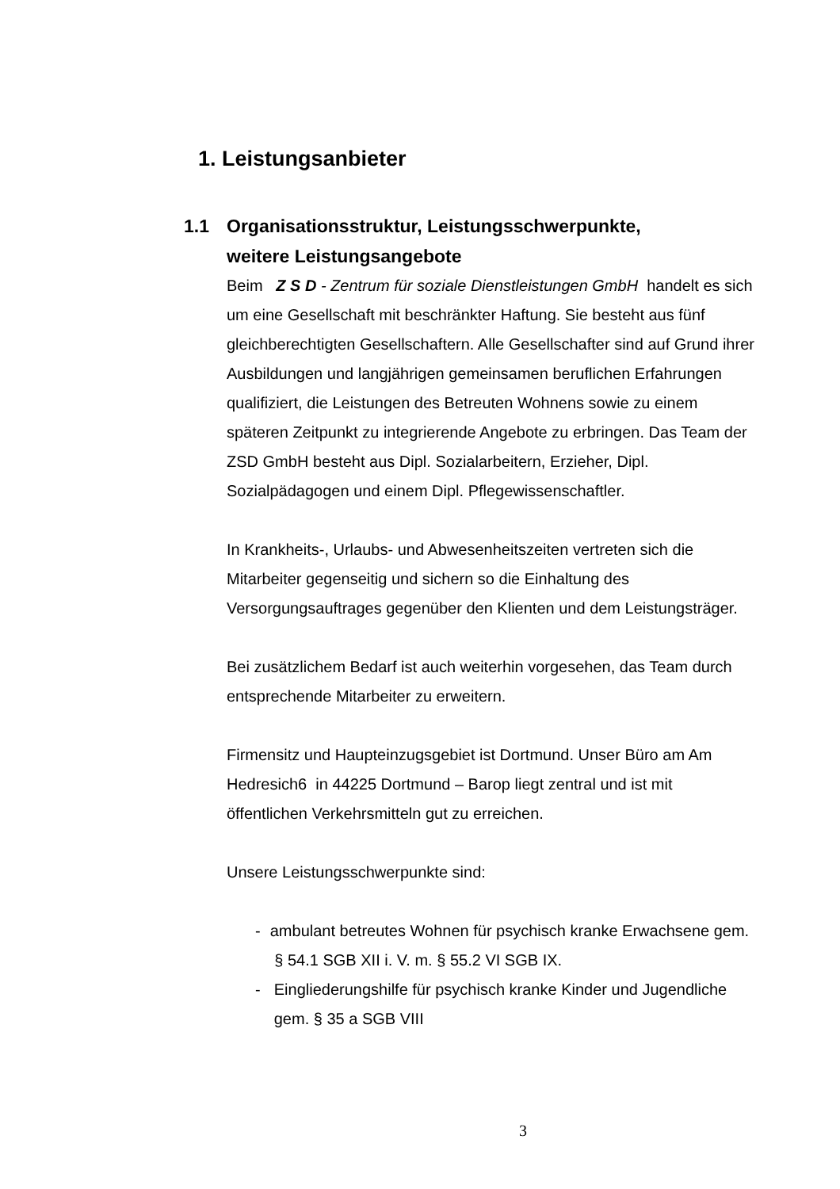1. Leistungsanbieter
1.1 Organisationsstruktur, Leistungsschwerpunkte,
weitere Leistungsangebote
Beim Z S D - Zentrum für soziale Dienstleistungen GmbH handelt es sich um eine Gesellschaft mit beschränkter Haftung. Sie besteht aus fünf gleichberechtigten Gesellschaftern. Alle Gesellschafter sind auf Grund ihrer Ausbildungen und langjährigen gemeinsamen beruflichen Erfahrungen qualifiziert, die Leistungen des Betreuten Wohnens sowie zu einem späteren Zeitpunkt zu integrierende Angebote zu erbringen. Das Team der ZSD GmbH besteht aus Dipl. Sozialarbeitern, Erzieher, Dipl. Sozialpädagogen und einem Dipl. Pflegewissenschaftler.
In Krankheits-, Urlaubs- und Abwesenheitszeiten vertreten sich die Mitarbeiter gegenseitig und sichern so die Einhaltung des Versorgungsauftrages gegenüber den Klienten und dem Leistungsträger.
Bei zusätzlichem Bedarf ist auch weiterhin vorgesehen, das Team durch entsprechende Mitarbeiter zu erweitern.
Firmensitz und Haupteinzugsgebiet ist Dortmund. Unser Büro am Am Hedresich6 in 44225 Dortmund – Barop liegt zentral und ist mit öffentlichen Verkehrsmitteln gut zu erreichen.
Unsere Leistungsschwerpunkte sind:
- ambulant betreutes Wohnen für psychisch kranke Erwachsene gem. § 54.1 SGB XII i. V. m. § 55.2 VI SGB IX.
- Eingliederungshilfe für psychisch kranke Kinder und Jugendliche gem. § 35 a SGB VIII
3